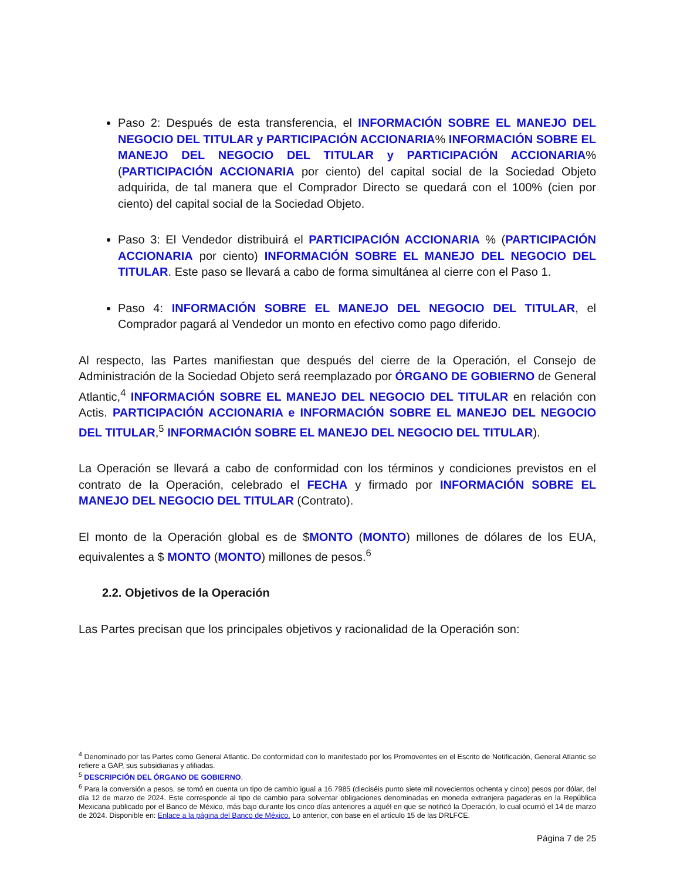Paso 2: Después de esta transferencia, el INFORMACIÓN SOBRE EL MANEJO DEL NEGOCIO DEL TITULAR y PARTICIPACIÓN ACCIONARIA% INFORMACIÓN SOBRE EL MANEJO DEL NEGOCIO DEL TITULAR y PARTICIPACIÓN ACCIONARIA% (PARTICIPACIÓN ACCIONARIA por ciento) del capital social de la Sociedad Objeto adquirida, de tal manera que el Comprador Directo se quedará con el 100% (cien por ciento) del capital social de la Sociedad Objeto.
Paso 3: El Vendedor distribuirá el PARTICIPACIÓN ACCIONARIA % (PARTICIPACIÓN ACCIONARIA por ciento) INFORMACIÓN SOBRE EL MANEJO DEL NEGOCIO DEL TITULAR. Este paso se llevará a cabo de forma simultánea al cierre con el Paso 1.
Paso 4: INFORMACIÓN SOBRE EL MANEJO DEL NEGOCIO DEL TITULAR, el Comprador pagará al Vendedor un monto en efectivo como pago diferido.
Al respecto, las Partes manifiestan que después del cierre de la Operación, el Consejo de Administración de la Sociedad Objeto será reemplazado por ÓRGANO DE GOBIERNO de General Atlantic,<sup>4</sup> INFORMACIÓN SOBRE EL MANEJO DEL NEGOCIO DEL TITULAR en relación con Actis. PARTICIPACIÓN ACCIONARIA e INFORMACIÓN SOBRE EL MANEJO DEL NEGOCIO DEL TITULAR,<sup>5</sup> INFORMACIÓN SOBRE EL MANEJO DEL NEGOCIO DEL TITULAR).
La Operación se llevará a cabo de conformidad con los términos y condiciones previstos en el contrato de la Operación, celebrado el FECHA y firmado por INFORMACIÓN SOBRE EL MANEJO DEL NEGOCIO DEL TITULAR (Contrato).
El monto de la Operación global es de $MONTO (MONTO) millones de dólares de los EUA, equivalentes a $ MONTO (MONTO) millones de pesos.<sup>6</sup>
2.2. Objetivos de la Operación
Las Partes precisan que los principales objetivos y racionalidad de la Operación son:
<sup>4</sup> Denominado por las Partes como General Atlantic. De conformidad con lo manifestado por los Promoventes en el Escrito de Notificación, General Atlantic se refiere a GAP, sus subsidiarias y afiliadas.
<sup>5</sup> DESCRIPCIÓN DEL ÓRGANO DE GOBIERNO.
<sup>6</sup> Para la conversión a pesos, se tomó en cuenta un tipo de cambio igual a 16.7985 (dieciséis punto siete mil novecientos ochenta y cinco) pesos por dólar, del día 12 de marzo de 2024. Este corresponde al tipo de cambio para solventar obligaciones denominadas en moneda extranjera pagaderas en la República Mexicana publicado por el Banco de México, más bajo durante los cinco días anteriores a aquél en que se notificó la Operación, lo cual ocurrió el 14 de marzo de 2024. Disponible en: Enlace a la página del Banco de México. Lo anterior, con base en el artículo 15 de las DRLFCE.
Página 7 de 25